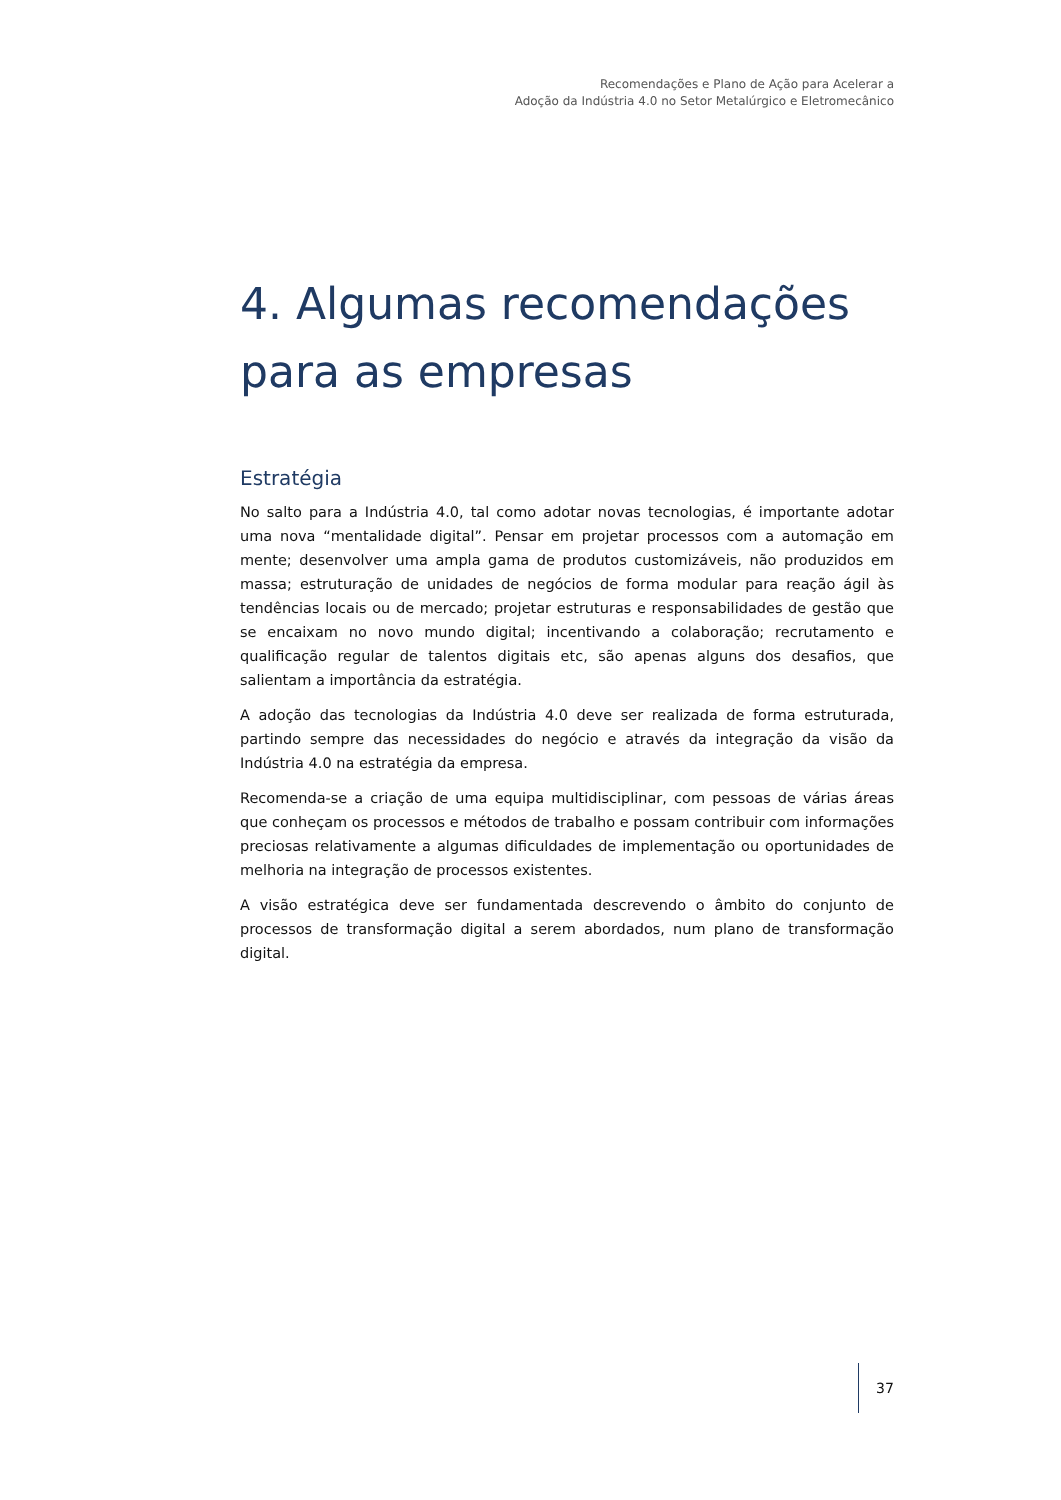Recomendações e Plano de Ação para Acelerar a
Adoção da Indústria 4.0 no Setor Metalúrgico e Eletromecânico
4. Algumas recomendações para as empresas
Estratégia
No salto para a Indústria 4.0, tal como adotar novas tecnologias, é importante adotar uma nova “mentalidade digital”. Pensar em projetar processos com a automação em mente; desenvolver uma ampla gama de produtos customizáveis, não produzidos em massa; estruturação de unidades de negócios de forma modular para reação ágil às tendências locais ou de mercado; projetar estruturas e responsabilidades de gestão que se encaixam no novo mundo digital; incentivando a colaboração; recrutamento e qualificação regular de talentos digitais etc, são apenas alguns dos desafios, que salientam a importância da estratégia.
A adoção das tecnologias da Indústria 4.0 deve ser realizada de forma estruturada, partindo sempre das necessidades do negócio e através da integração da visão da Indústria 4.0 na estratégia da empresa.
Recomenda-se a criação de uma equipa multidisciplinar, com pessoas de várias áreas que conheçam os processos e métodos de trabalho e possam contribuir com informações preciosas relativamente a algumas dificuldades de implementação ou oportunidades de melhoria na integração de processos existentes.
A visão estratégica deve ser fundamentada descrevendo o âmbito do conjunto de processos de transformação digital a serem abordados, num plano de transformação digital.
37